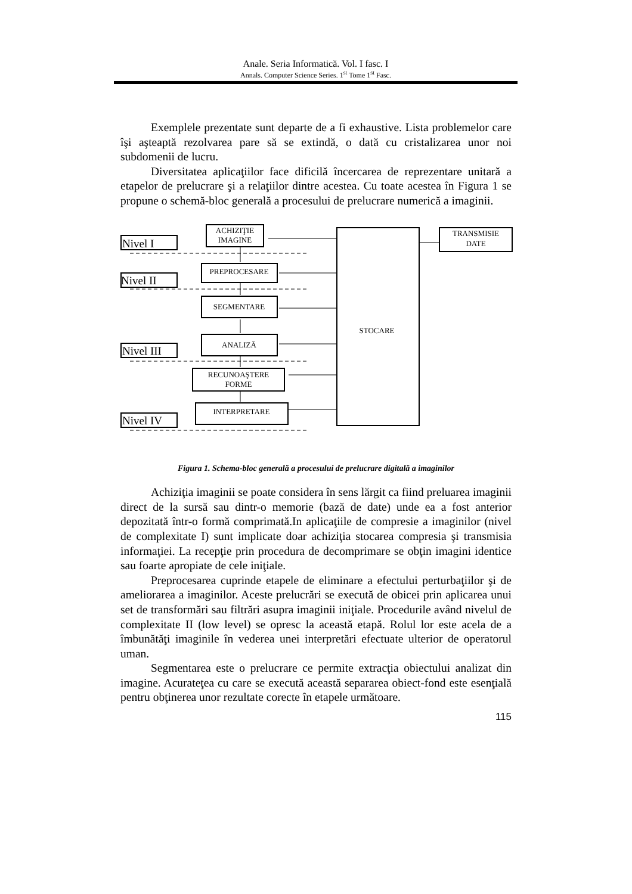Anale. Seria Informatică. Vol. I fasc. I
Annals. Computer Science Series. 1<sup>st</sup> Tome 1<sup>st</sup> Fasc.
Exemplele prezentate sunt departe de a fi exhaustive. Lista problemelor care îşi aşteaptă rezolvarea pare să se extindă, o dată cu cristalizarea unor noi subdomenii de lucru.
Diversitatea aplicaţiilor face dificilă încercarea de reprezentare unitară a etapelor de prelucrare şi a relaţiilor dintre acestea. Cu toate acestea în Figura 1 se propune o schemă-bloc generală a procesului de prelucrare numerică a imaginii.
Nivel I
Nivel II
Nivel III
Nivel IV
ACHIZIŢIE
IMAGINE
PREPROCESARE
SEGMENTARE
ANALIZĂ
RECUNOAŞTERE
FORME
INTERPRETARE
STOCARE
TRANSMISIE
DATE
Figura 1. Schema-bloc generală a procesului de prelucrare digitală a imaginilor
Achiziţia imaginii se poate considera în sens lărgit ca fiind preluarea imaginii direct de la sursă sau dintr-o memorie (bază de date) unde ea a fost anterior depozitată într-o formă comprimată.In aplicaţiile de compresie a imaginilor (nivel de complexitate I) sunt implicate doar achiziţia stocarea compresia şi transmisia informaţiei. La recepţie prin procedura de decomprimare se obţin imagini identice sau foarte apropiate de cele iniţiale.
Preprocesarea cuprinde etapele de eliminare a efectului perturbaţiilor şi de ameliorarea a imaginilor. Aceste prelucrări se execută de obicei prin aplicarea unui set de transformări sau filtrări asupra imaginii iniţiale. Procedurile având nivelul de complexitate II (low level) se opresc la această etapă. Rolul lor este acela de a îmbunătăţi imaginile în vederea unei interpretări efectuate ulterior de operatorul uman.
Segmentarea este o prelucrare ce permite extracţia obiectului analizat din imagine. Acurateţea cu care se execută această separarea obiect-fond este esenţială pentru obţinerea unor rezultate corecte în etapele următoare.
115